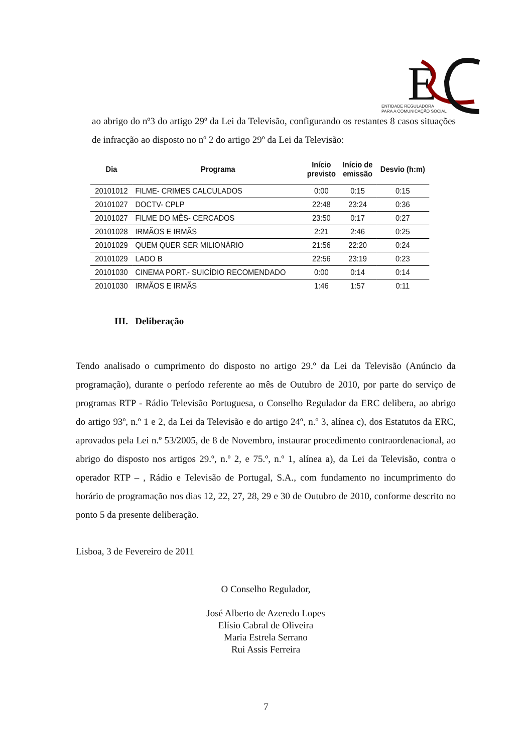E
ENTIDADE REGULADORA
PARA A COMUNICAÇÃO SOCIAL
ao abrigo do nº3 do artigo 29º da Lei da Televisão, configurando os restantes 8 casos situações de infracção ao disposto no nº 2 do artigo 29º da Lei da Televisão:
| Dia | Programa | Início previsto | Início de emissão | Desvio (h:m) |
| --- | --- | --- | --- | --- |
| 20101012 | FILME- CRIMES CALCULADOS | 0:00 | 0:15 | 0:15 |
| 20101027 | DOCTV- CPLP | 22:48 | 23:24 | 0:36 |
| 20101027 | FILME DO MÊS- CERCADOS | 23:50 | 0:17 | 0:27 |
| 20101028 | IRMÃOS E IRMÃS | 2:21 | 2:46 | 0:25 |
| 20101029 | QUEM QUER SER MILIONÁRIO | 21:56 | 22:20 | 0:24 |
| 20101029 | LADO B | 22:56 | 23:19 | 0:23 |
| 20101030 | CINEMA PORT.- SUICÍDIO RECOMENDADO | 0:00 | 0:14 | 0:14 |
| 20101030 | IRMÃOS E IRMÃS | 1:46 | 1:57 | 0:11 |
III. Deliberação
Tendo analisado o cumprimento do disposto no artigo 29.º da Lei da Televisão (Anúncio da programação), durante o período referente ao mês de Outubro de 2010, por parte do serviço de programas RTP - Rádio Televisão Portuguesa, o Conselho Regulador da ERC delibera, ao abrigo do artigo 93º, n.º 1 e 2, da Lei da Televisão e do artigo 24º, n.º 3, alínea c), dos Estatutos da ERC, aprovados pela Lei n.º 53/2005, de 8 de Novembro, instaurar procedimento contraordenacional, ao abrigo do disposto nos artigos 29.º, n.º 2, e 75.º, n.º 1, alínea a), da Lei da Televisão, contra o operador RTP – , Rádio e Televisão de Portugal, S.A., com fundamento no incumprimento do horário de programação nos dias 12, 22, 27, 28, 29 e 30 de Outubro de 2010, conforme descrito no ponto 5 da presente deliberação.
Lisboa, 3 de Fevereiro de 2011
O Conselho Regulador,
José Alberto de Azeredo Lopes
Elísio Cabral de Oliveira
Maria Estrela Serrano
Rui Assis Ferreira
7